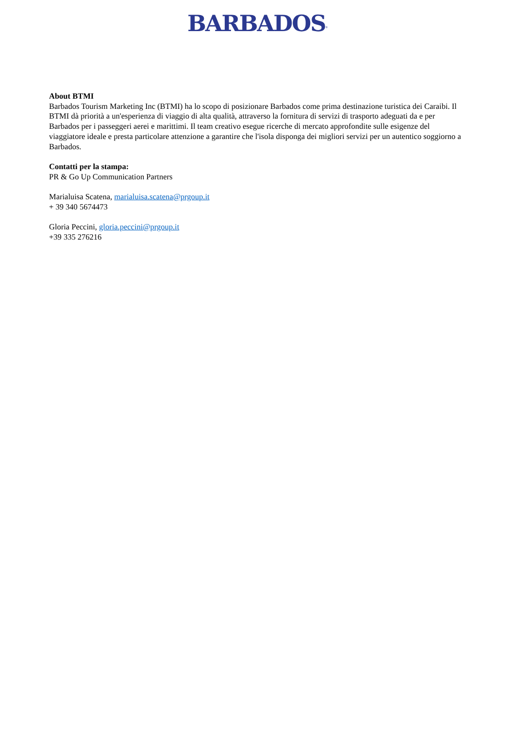BARBADOS<sup>®</sup>
About BTMI
Barbados Tourism Marketing Inc (BTMI) ha lo scopo di posizionare Barbados come prima destinazione turistica dei Caraibi. Il BTMI dà priorità a un'esperienza di viaggio di alta qualità, attraverso la fornitura di servizi di trasporto adeguati da e per Barbados per i passeggeri aerei e marittimi. Il team creativo esegue ricerche di mercato approfondite sulle esigenze del viaggiatore ideale e presta particolare attenzione a garantire che l'isola disponga dei migliori servizi per un autentico soggiorno a Barbados.
Contatti per la stampa:
PR & Go Up Communication Partners
Marialuisa Scatena, marialuisa.scatena@prgoup.it
+ 39 340 5674473
Gloria Peccini, gloria.peccini@prgoup.it
+39 335 276216